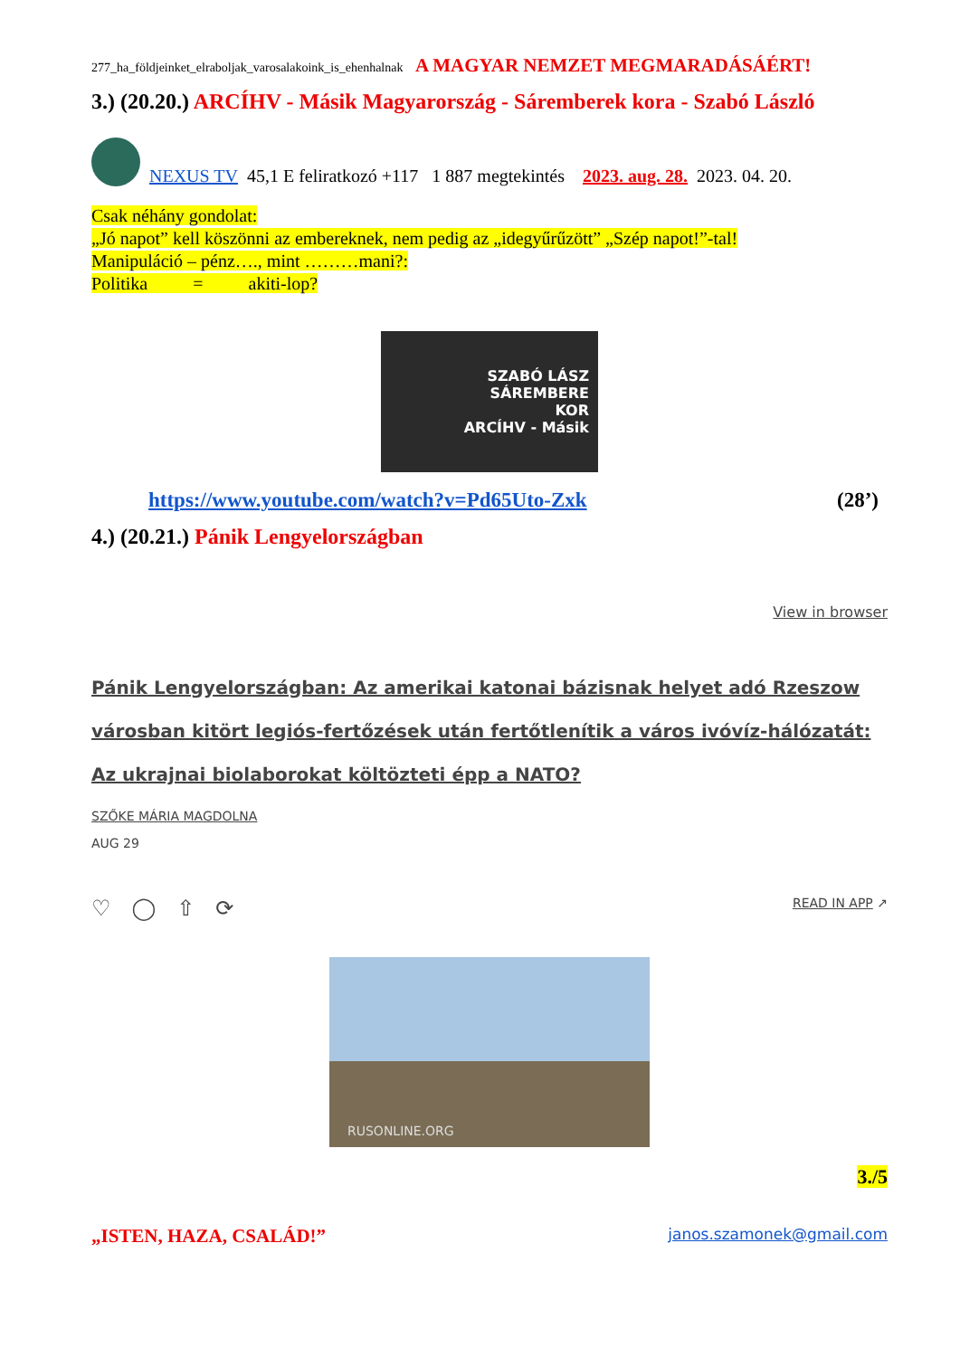277_ha_földjeinket_elraboljak_varosalakoink_is_ehenhalnak A MAGYAR NEMZET MEGMARADÁSÁÉRT!
3.) (20.20.) ARCÍHV - Másik Magyarország - Sáremberek kora - Szabó László
NEXUS TV 45,1 E feliratkozó +117 1 887 megtekintés 2023. aug. 28. 2023. 04. 20.
Csak néhány gondolat:
„Jó napot” kell köszönni az embereknek, nem pedig az „idegyűrűzött” „Szép napot!”-tal!
Manipuláció – pénz…., mint ………mani?:
Politika = akiti-lop?
SZABÓ LÁSZ
SÁREMBERE
KOR
ARCÍHV - Másik
https://www.youtube.com/watch?v=Pd65Uto-Zxk (28’)
4.) (20.21.) Pánik Lengyelországban
View in browser
Pánik Lengyelországban: Az amerikai katonai bázisnak helyet adó Rzeszow városban kitört legiós-fertőzések után fertőtlenítik a város ivóvíz-hálózatát: Az ukrajnai biolaborokat költözteti épp a NATO?
SZŐKE MÁRIA MAGDOLNA
AUG 29
♡ ◯ ⇧ ⟳ READ IN APP ↗
RUSONLINE.ORG
3./5
„ISTEN, HAZA, CSALÁD!” janos.szamonek@gmail.com